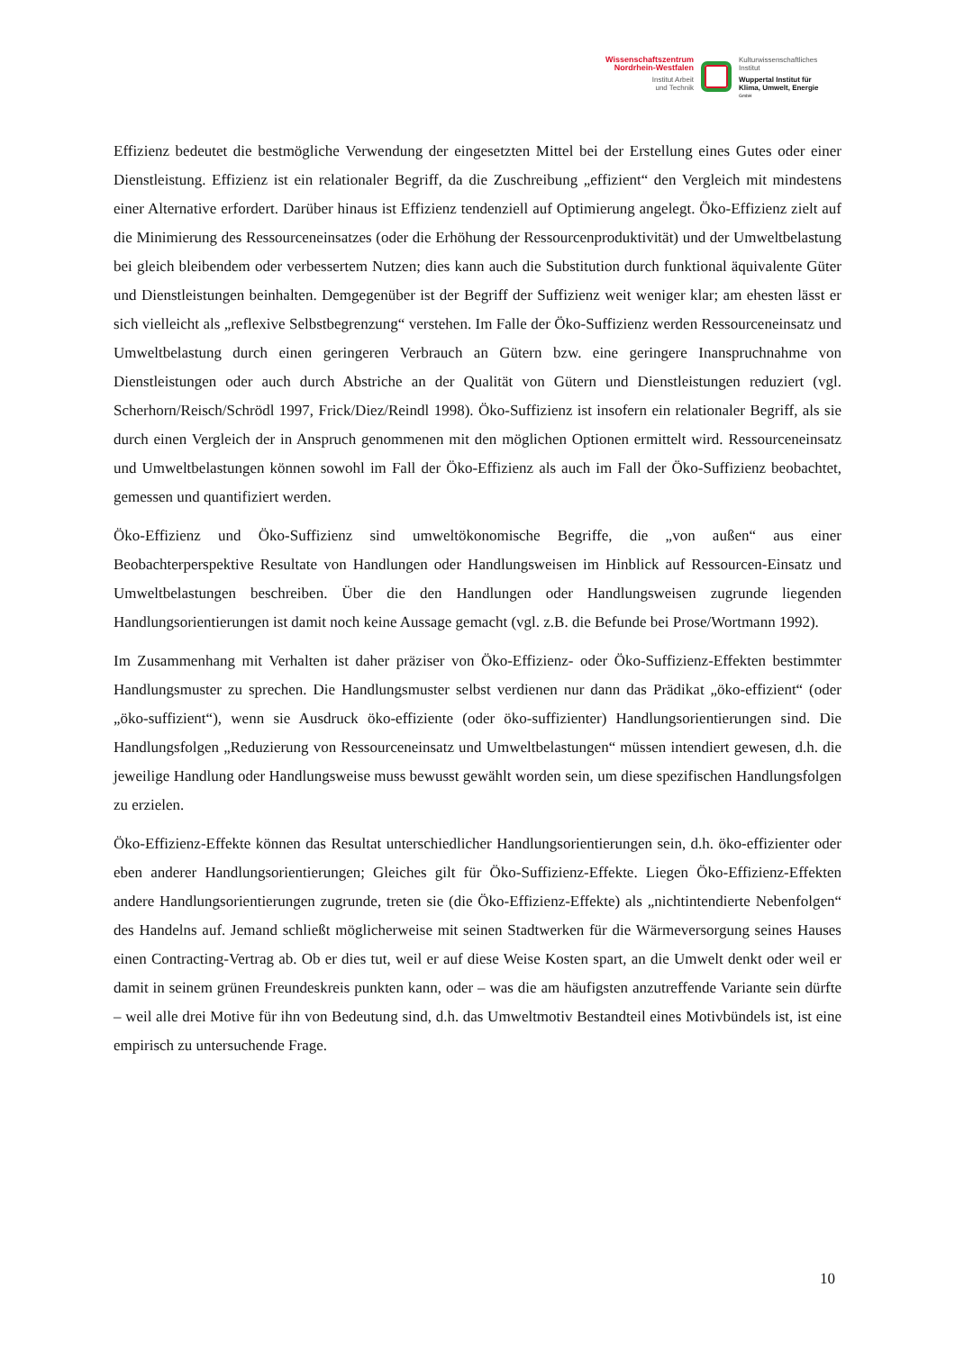Wissenschaftszentrum
Nordrhein-Westfalen
Institut Arbeit
und Technik
Kulturwissenschaftliches
Institut
Wuppertal Institut für
Klima, Umwelt, Energie
GmbH
Effizienz bedeutet die bestmögliche Verwendung der eingesetzten Mittel bei der Erstellung eines Gutes oder einer Dienstleistung. Effizienz ist ein relationaler Begriff, da die Zuschreibung „effizient“ den Vergleich mit mindestens einer Alternative erfordert. Darüber hinaus ist Effizienz tendenziell auf Optimierung angelegt. Öko-Effizienz zielt auf die Minimierung des Ressourceneinsatzes (oder die Erhöhung der Ressourcenproduktivität) und der Umweltbelastung bei gleich bleibendem oder verbessertem Nutzen; dies kann auch die Substitution durch funktional äquivalente Güter und Dienstleistungen beinhalten. Demgegenüber ist der Begriff der Suffizienz weit weniger klar; am ehesten lässt er sich vielleicht als „reflexive Selbstbegrenzung“ verstehen. Im Falle der Öko-Suffizienz werden Ressourceneinsatz und Umweltbelastung durch einen geringeren Verbrauch an Gütern bzw. eine geringere Inanspruchnahme von Dienstleistungen oder auch durch Abstriche an der Qualität von Gütern und Dienstleistungen reduziert (vgl. Scherhorn/Reisch/Schrödl 1997, Frick/Diez/Reindl 1998). Öko-Suffizienz ist insofern ein relationaler Begriff, als sie durch einen Vergleich der in Anspruch genommenen mit den möglichen Optionen ermittelt wird. Ressourceneinsatz und Umweltbelastungen können sowohl im Fall der Öko-Effizienz als auch im Fall der Öko-Suffizienz beobachtet, gemessen und quantifiziert werden.
Öko-Effizienz und Öko-Suffizienz sind umweltökonomische Begriffe, die „von außen“ aus einer Beobachterperspektive Resultate von Handlungen oder Handlungsweisen im Hinblick auf Ressourcen-Einsatz und Umweltbelastungen beschreiben. Über die den Handlungen oder Handlungsweisen zugrunde liegenden Handlungsorientierungen ist damit noch keine Aussage gemacht (vgl. z.B. die Befunde bei Prose/Wortmann 1992).
Im Zusammenhang mit Verhalten ist daher präziser von Öko-Effizienz- oder Öko-Suffizienz-Effekten bestimmter Handlungsmuster zu sprechen. Die Handlungsmuster selbst verdienen nur dann das Prädikat „öko-effizient“ (oder „öko-suffizient“), wenn sie Ausdruck öko-effiziente (oder öko-suffizienter) Handlungsorientierungen sind. Die Handlungsfolgen „Reduzierung von Ressourceneinsatz und Umweltbelastungen“ müssen intendiert gewesen, d.h. die jeweilige Handlung oder Handlungsweise muss bewusst gewählt worden sein, um diese spezifischen Handlungsfolgen zu erzielen.
Öko-Effizienz-Effekte können das Resultat unterschiedlicher Handlungsorientierungen sein, d.h. öko-effizienter oder eben anderer Handlungsorientierungen; Gleiches gilt für Öko-Suffizienz-Effekte. Liegen Öko-Effizienz-Effekten andere Handlungsorientierungen zugrunde, treten sie (die Öko-Effizienz-Effekte) als „nichtintendierte Nebenfolgen“ des Handelns auf. Jemand schließt möglicherweise mit seinen Stadtwerken für die Wärmeversorgung seines Hauses einen Contracting-Vertrag ab. Ob er dies tut, weil er auf diese Weise Kosten spart, an die Umwelt denkt oder weil er damit in seinem grünen Freundeskreis punkten kann, oder – was die am häufigsten anzutreffende Variante sein dürfte – weil alle drei Motive für ihn von Bedeutung sind, d.h. das Umweltmotiv Bestandteil eines Motivbündels ist, ist eine empirisch zu untersuchende Frage.
10